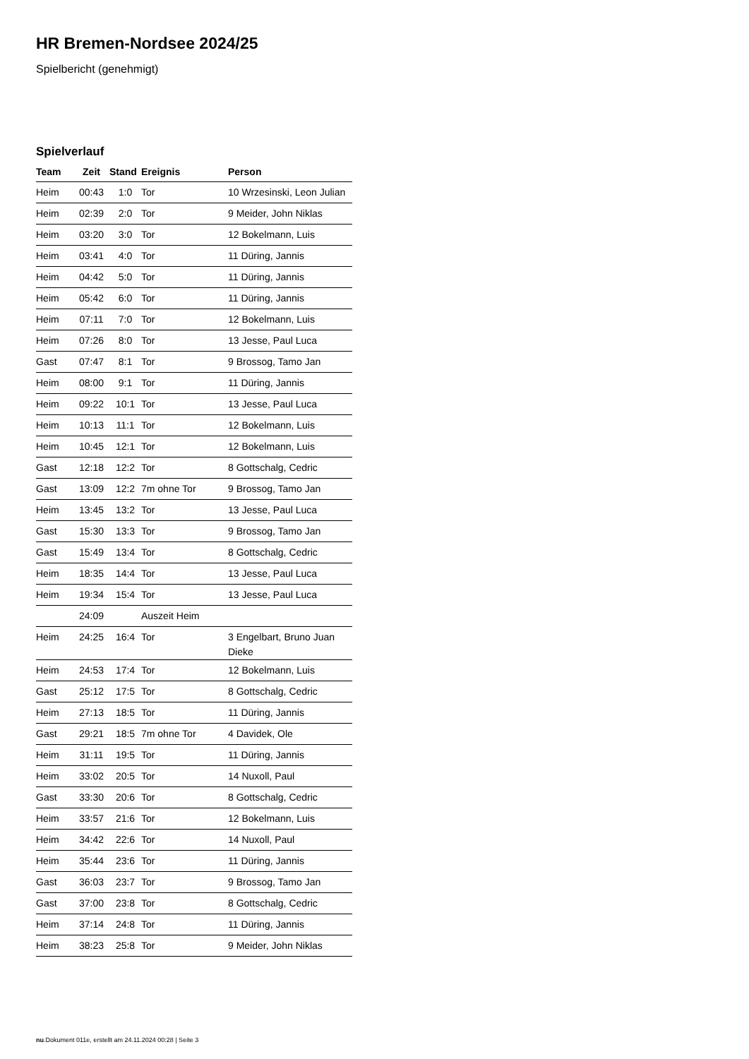HR Bremen-Nordsee 2024/25
Spielbericht (genehmigt)
Spielverlauf
| Team | Zeit | Stand | Ereignis | Person |
| --- | --- | --- | --- | --- |
| Heim | 00:43 | 1:0 | Tor | 10 Wrzesinski, Leon Julian |
| Heim | 02:39 | 2:0 | Tor | 9 Meider, John Niklas |
| Heim | 03:20 | 3:0 | Tor | 12 Bokelmann, Luis |
| Heim | 03:41 | 4:0 | Tor | 11 Düring, Jannis |
| Heim | 04:42 | 5:0 | Tor | 11 Düring, Jannis |
| Heim | 05:42 | 6:0 | Tor | 11 Düring, Jannis |
| Heim | 07:11 | 7:0 | Tor | 12 Bokelmann, Luis |
| Heim | 07:26 | 8:0 | Tor | 13 Jesse, Paul Luca |
| Gast | 07:47 | 8:1 | Tor | 9 Brossog, Tamo Jan |
| Heim | 08:00 | 9:1 | Tor | 11 Düring, Jannis |
| Heim | 09:22 | 10:1 | Tor | 13 Jesse, Paul Luca |
| Heim | 10:13 | 11:1 | Tor | 12 Bokelmann, Luis |
| Heim | 10:45 | 12:1 | Tor | 12 Bokelmann, Luis |
| Gast | 12:18 | 12:2 | Tor | 8 Gottschalg, Cedric |
| Gast | 13:09 | 12:2 | 7m ohne Tor | 9 Brossog, Tamo Jan |
| Heim | 13:45 | 13:2 | Tor | 13 Jesse, Paul Luca |
| Gast | 15:30 | 13:3 | Tor | 9 Brossog, Tamo Jan |
| Gast | 15:49 | 13:4 | Tor | 8 Gottschalg, Cedric |
| Heim | 18:35 | 14:4 | Tor | 13 Jesse, Paul Luca |
| Heim | 19:34 | 15:4 | Tor | 13 Jesse, Paul Luca |
| | 24:09 | | Auszeit Heim | |
| Heim | 24:25 | 16:4 | Tor | 3 Engelbart, Bruno Juan Dieke |
| Heim | 24:53 | 17:4 | Tor | 12 Bokelmann, Luis |
| Gast | 25:12 | 17:5 | Tor | 8 Gottschalg, Cedric |
| Heim | 27:13 | 18:5 | Tor | 11 Düring, Jannis |
| Gast | 29:21 | 18:5 | 7m ohne Tor | 4 Davidek, Ole |
| Heim | 31:11 | 19:5 | Tor | 11 Düring, Jannis |
| Heim | 33:02 | 20:5 | Tor | 14 Nuxoll, Paul |
| Gast | 33:30 | 20:6 | Tor | 8 Gottschalg, Cedric |
| Heim | 33:57 | 21:6 | Tor | 12 Bokelmann, Luis |
| Heim | 34:42 | 22:6 | Tor | 14 Nuxoll, Paul |
| Heim | 35:44 | 23:6 | Tor | 11 Düring, Jannis |
| Gast | 36:03 | 23:7 | Tor | 9 Brossog, Tamo Jan |
| Gast | 37:00 | 23:8 | Tor | 8 Gottschalg, Cedric |
| Heim | 37:14 | 24:8 | Tor | 11 Düring, Jannis |
| Heim | 38:23 | 25:8 | Tor | 9 Meider, John Niklas |
nu.Dokument 011e, erstellt am 24.11.2024 00:28 | Seite 3